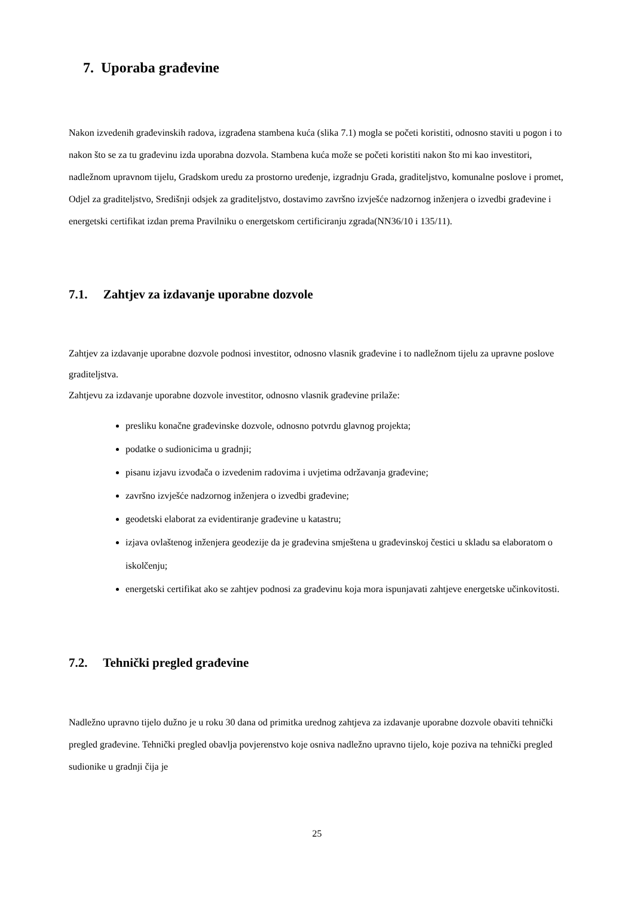7. Uporaba građevine
Nakon izvedenih građevinskih radova, izgrađena stambena kuća (slika 7.1) mogla se početi koristiti, odnosno staviti u pogon i to nakon što se za tu građevinu izda uporabna dozvola. Stambena kuća može se početi koristiti nakon što mi kao investitori, nadležnom upravnom tijelu, Gradskom uredu za prostorno uređenje, izgradnju Grada, graditeljstvo, komunalne poslove i promet, Odjel za graditeljstvo, Središnji odsjek za graditeljstvo, dostavimo završno izvješće nadzornog inženjera o izvedbi građevine i energetski certifikat izdan prema Pravilniku o energetskom certificiranju zgrada(NN36/10 i 135/11).
7.1. Zahtjev za izdavanje uporabne dozvole
Zahtjev za izdavanje uporabne dozvole podnosi investitor, odnosno vlasnik građevine i to nadležnom tijelu za upravne poslove graditeljstva.
Zahtjevu za izdavanje uporabne dozvole investitor, odnosno vlasnik građevine prilaže:
presliku konačne građevinske dozvole, odnosno potvrdu glavnog projekta;
podatke o sudionicima u gradnji;
pisanu izjavu izvođača o izvedenim radovima i uvjetima održavanja građevine;
završno izvješće nadzornog inženjera o izvedbi građevine;
geodetski elaborat za evidentiranje građevine u katastru;
izjava ovlaštenog inženjera geodezije da je građevina smještena u građevinskoj čestici u skladu sa elaboratom o iskolčenju;
energetski certifikat ako se zahtjev podnosi za građevinu koja mora ispunjavati zahtjeve energetske učinkovitosti.
7.2. Tehnički pregled građevine
Nadležno upravno tijelo dužno je u roku 30 dana od primitka urednog zahtjeva za izdavanje uporabne dozvole obaviti tehnički pregled građevine. Tehnički pregled obavlja povjerenstvo koje osniva nadležno upravno tijelo, koje poziva na tehnički pregled sudionike u gradnji čija je
25